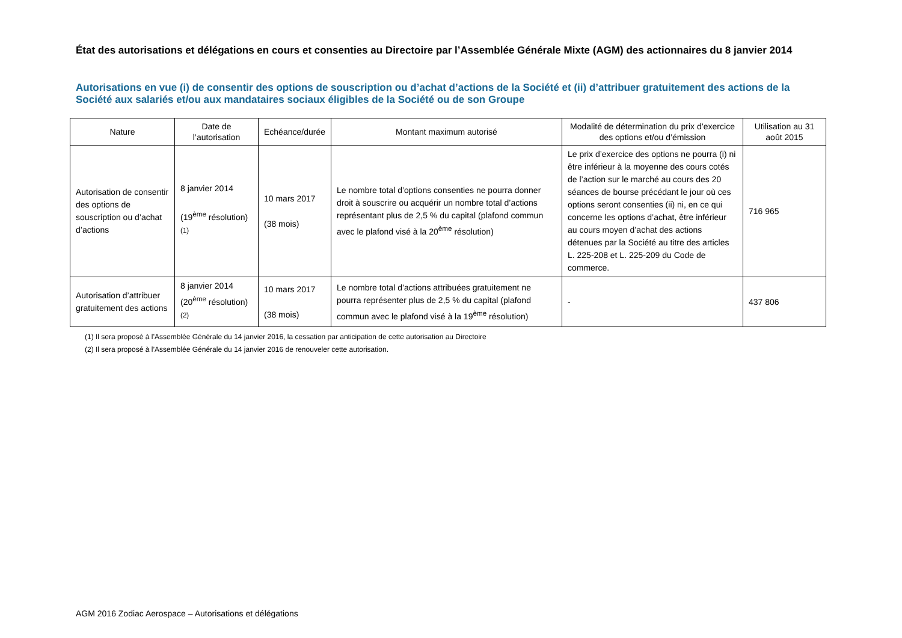État des autorisations et délégations en cours et consenties au Directoire par l’Assemblée Générale Mixte (AGM) des actionnaires du 8 janvier 2014
Autorisations en vue (i) de consentir des options de souscription ou d’achat d’actions de la Société et (ii) d’attribuer gratuitement des actions de la Société aux salariés et/ou aux mandataires sociaux éligibles de la Société ou de son Groupe
| Nature | Date de l’autorisation | Echéance/durée | Montant maximum autorisé | Modalité de détermination du prix d’exercice des options et/ou d’émission | Utilisation au 31 août 2015 |
| --- | --- | --- | --- | --- | --- |
| Autorisation de consentir des options de souscription ou d’achat d’actions | 8 janvier 2014 (19<sup>ème</sup> résolution) <sup>(1)</sup> | 10 mars 2017 (38 mois) | Le nombre total d’options consenties ne pourra donner droit à souscrire ou acquérir un nombre total d’actions représentant plus de 2,5 % du capital (plafond commun avec le plafond visé à la 20<sup>ème</sup> résolution) | Le prix d’exercice des options ne pourra (i) ni être inférieur à la moyenne des cours cotés de l’action sur le marché au cours des 20 séances de bourse précédant le jour où ces options seront consenties (ii) ni, en ce qui concerne les options d’achat, être inférieur au cours moyen d’achat des actions détenues par la Société au titre des articles L. 225-208 et L. 225-209 du Code de commerce. | 716 965 |
| Autorisation d’attribuer gratuitement des actions | 8 janvier 2014 (20<sup>ème</sup> résolution) <sup>(2)</sup> | 10 mars 2017 (38 mois) | Le nombre total d’actions attribuées gratuitement ne pourra représenter plus de 2,5 % du capital (plafond commun avec le plafond visé à la 19<sup>ème</sup> résolution) | - | 437 806 |
(1) Il sera proposé à l’Assemblée Générale du 14 janvier 2016, la cessation par anticipation de cette autorisation au Directoire
(2) Il sera proposé à l’Assemblée Générale du 14 janvier 2016 de renouveler cette autorisation.
AGM 2016 Zodiac Aerospace – Autorisations et délégations